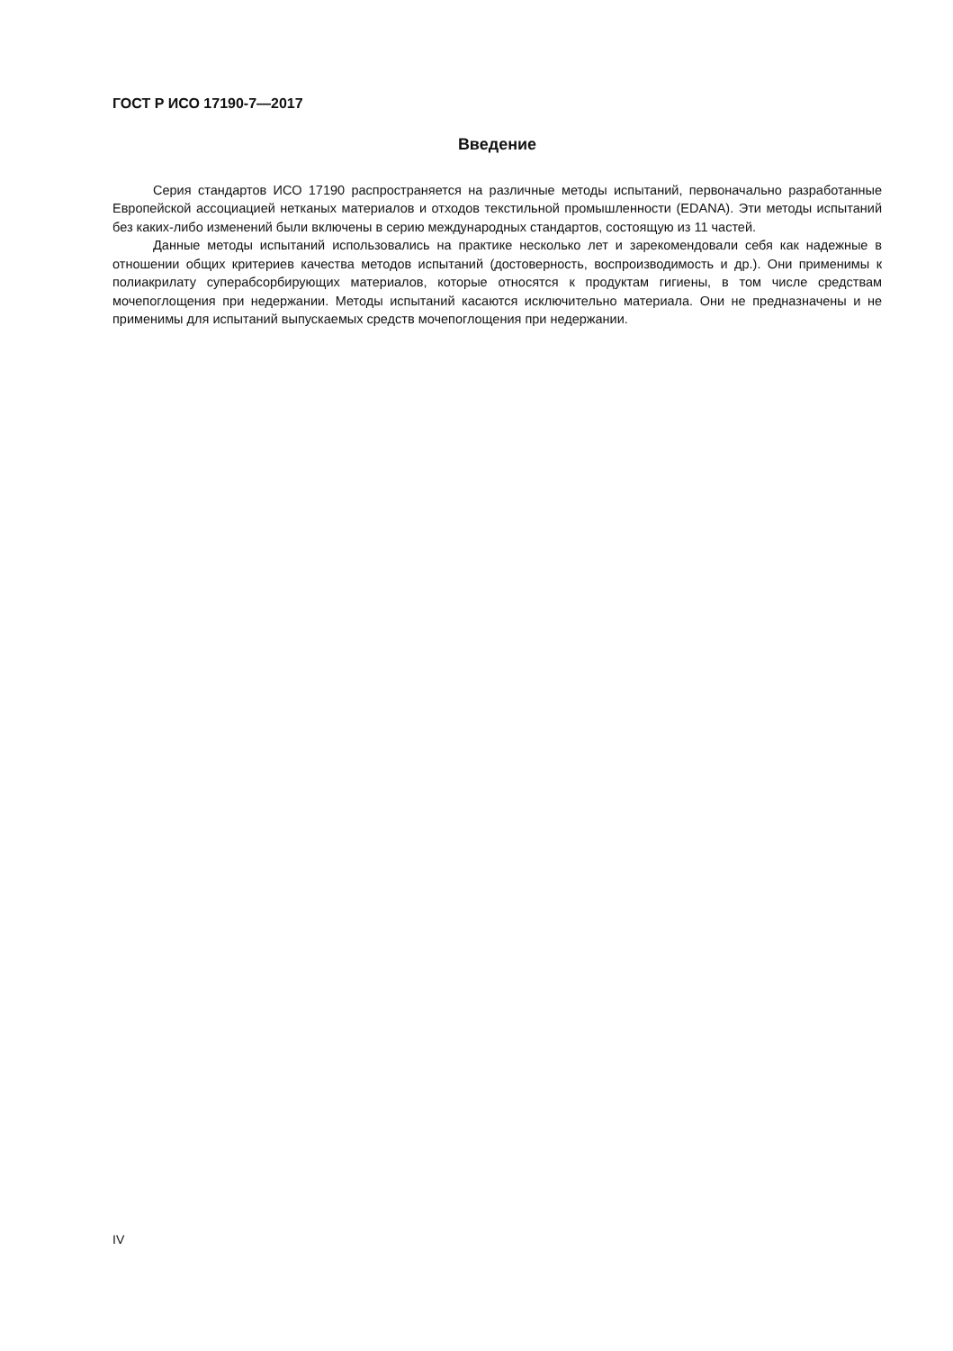ГОСТ Р ИСО 17190-7—2017
Введение
Серия стандартов ИСО 17190 распространяется на различные методы испытаний, первоначально разработанные Европейской ассоциацией нетканых материалов и отходов текстильной промышленности (EDANA). Эти методы испытаний без каких-либо изменений были включены в серию международных стандартов, состоящую из 11 частей.
Данные методы испытаний использовались на практике несколько лет и зарекомендовали себя как надежные в отношении общих критериев качества методов испытаний (достоверность, воспроизводимость и др.). Они применимы к полиакрилату суперабсорбирующих материалов, которые относятся к продуктам гигиены, в том числе средствам мочепоглощения при недержании. Методы испытаний касаются исключительно материала. Они не предназначены и не применимы для испытаний выпускаемых средств мочепоглощения при недержании.
IV